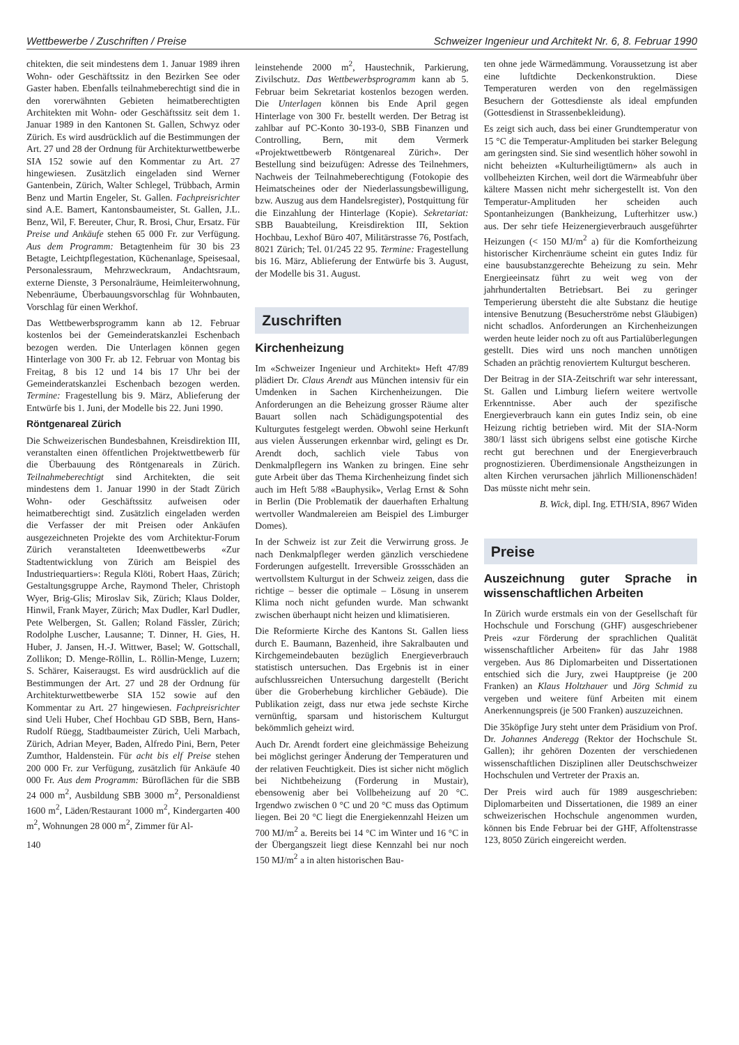Wettbewerbe / Zuschriften / Preise Schweizer Ingenieur und Architekt Nr. 6, 8. Februar 1990
chitekten, die seit mindestens dem 1. Januar 1989 ihren Wohn- oder Geschäftssitz in den Bezirken See oder Gaster haben. Ebenfalls teilnahmeberechtigt sind die in den vorerwähnten Gebieten heimatberechtigten Architekten mit Wohn- oder Geschäftssitz seit dem 1. Januar 1989 in den Kantonen St. Gallen, Schwyz oder Zürich. Es wird ausdrücklich auf die Bestimmungen der Art. 27 und 28 der Ordnung für Architekturwettbewerbe SIA 152 sowie auf den Kommentar zu Art. 27 hingewiesen. Zusätzlich eingeladen sind Werner Gantenbein, Zürich, Walter Schlegel, Trübbach, Armin Benz und Martin Engeler, St. Gallen. Fachpreisrichter sind A.E. Bamert, Kantonsbaumeister, St. Gallen, J.L. Benz, Wil, F. Bereuter, Chur, R. Brosi, Chur, Ersatz. Für Preise und Ankäufe stehen 65 000 Fr. zur Verfügung. Aus dem Programm: Betagtenheim für 30 bis 23 Betagte, Leichtpflegestation, Küchenanlage, Speisesaal, Personalessraum, Mehrzweckraum, Andachtsraum, externe Dienste, 3 Personalräume, Heimleiterwohnung, Nebenräume, Überbauungsvorschlag für Wohnbauten, Vorschlag für einen Werkhof.
Das Wettbewerbsprogramm kann ab 12. Februar kostenlos bei der Gemeinderatskanzlei Eschenbach bezogen werden. Die Unterlagen können gegen Hinterlage von 300 Fr. ab 12. Februar von Montag bis Freitag, 8 bis 12 und 14 bis 17 Uhr bei der Gemeinderatskanzlei Eschenbach bezogen werden. Termine: Fragestellung bis 9. März, Ablieferung der Entwürfe bis 1. Juni, der Modelle bis 22. Juni 1990.
Röntgenareal Zürich
Die Schweizerischen Bundesbahnen, Kreisdirektion III, veranstalten einen öffentlichen Projektwettbewerb für die Überbauung des Röntgenareals in Zürich. Teilnahmeberechtigt sind Architekten, die seit mindestens dem 1. Januar 1990 in der Stadt Zürich Wohn- oder Geschäftssitz aufweisen oder heimatberechtigt sind. Zusätzlich eingeladen werden die Verfasser der mit Preisen oder Ankäufen ausgezeichneten Projekte des vom Architektur-Forum Zürich veranstalteten Ideenwettbewerbs «Zur Stadtentwicklung von Zürich am Beispiel des Industriequartiers»: Regula Klöti, Robert Haas, Zürich; Gestaltungsgruppe Arche, Raymond Theler, Christoph Wyer, Brig-Glis; Miroslav Sik, Zürich; Klaus Dolder, Hinwil, Frank Mayer, Zürich; Max Dudler, Karl Dudler, Pete Welbergen, St. Gallen; Roland Fässler, Zürich; Rodolphe Luscher, Lausanne; T. Dinner, H. Gies, H. Huber, J. Jansen, H.-J. Wittwer, Basel; W. Gottschall, Zollikon; D. Menge-Röllin, L. Röllin-Menge, Luzern; S. Schärer, Kaiseraugst. Es wird ausdrücklich auf die Bestimmungen der Art. 27 und 28 der Ordnung für Architekturwettbewerbe SIA 152 sowie auf den Kommentar zu Art. 27 hingewiesen. Fachpreisrichter sind Ueli Huber, Chef Hochbau GD SBB, Bern, Hans-Rudolf Rüegg, Stadtbaumeister Zürich, Ueli Marbach, Zürich, Adrian Meyer, Baden, Alfredo Pini, Bern, Peter Zumthor, Haldenstein. Für acht bis elf Preise stehen 200 000 Fr. zur Verfügung, zusätzlich für Ankäufe 40 000 Fr. Aus dem Programm: Büroflächen für die SBB 24 000 m<sup>2</sup>, Ausbildung SBB 3000 m<sup>2</sup>, Personaldienst 1600 m<sup>2</sup>, Läden/Restaurant 1000 m<sup>2</sup>, Kindergarten 400 m<sup>2</sup>, Wohnungen 28 000 m<sup>2</sup>, Zimmer für Al-
140
leinstehende 2000 m<sup>2</sup>, Haustechnik, Parkierung, Zivilschutz. Das Wettbewerbsprogramm kann ab 5. Februar beim Sekretariat kostenlos bezogen werden. Die Unterlagen können bis Ende April gegen Hinterlage von 300 Fr. bestellt werden. Der Betrag ist zahlbar auf PC-Konto 30-193-0, SBB Finanzen und Controlling, Bern, mit dem Vermerk «Projektwettbewerb Röntgenareal Zürich». Der Bestellung sind beizufügen: Adresse des Teilnehmers, Nachweis der Teilnahmeberechtigung (Fotokopie des Heimatscheines oder der Niederlassungsbewilligung, bzw. Auszug aus dem Handelsregister), Postquittung für die Einzahlung der Hinterlage (Kopie). Sekretariat: SBB Bauabteilung, Kreisdirektion III, Sektion Hochbau, Lexhof Büro 407, Militärstrasse 76, Postfach, 8021 Zürich; Tel. 01/245 22 95. Termine: Fragestellung bis 16. März, Ablieferung der Entwürfe bis 3. August, der Modelle bis 31. August.
Zuschriften
Kirchenheizung
Im «Schweizer Ingenieur und Architekt» Heft 47/89 plädiert Dr. Claus Arendt aus München intensiv für ein Umdenken in Sachen Kirchenheizungen. Die Anforderungen an die Beheizung grosser Räume alter Bauart sollen nach Schädigungspotential des Kulturgutes festgelegt werden. Obwohl seine Herkunft aus vielen Äusserungen erkennbar wird, gelingt es Dr. Arendt doch, sachlich viele Tabus von Denkmalpflegern ins Wanken zu bringen. Eine sehr gute Arbeit über das Thema Kirchenheizung findet sich auch im Heft 5/88 «Bauphysik», Verlag Ernst & Sohn in Berlin (Die Problematik der dauerhaften Erhaltung wertvoller Wandmalereien am Beispiel des Limburger Domes).
In der Schweiz ist zur Zeit die Verwirrung gross. Je nach Denkmalpfleger werden gänzlich verschiedene Forderungen aufgestellt. Irreversible Grossschäden an wertvollstem Kulturgut in der Schweiz zeigen, dass die richtige – besser die optimale – Lösung in unserem Klima noch nicht gefunden wurde. Man schwankt zwischen überhaupt nicht heizen und klimatisieren.
Die Reformierte Kirche des Kantons St. Gallen liess durch E. Baumann, Bazenheid, ihre Sakralbauten und Kirchgemeindebauten bezüglich Energieverbrauch statistisch untersuchen. Das Ergebnis ist in einer aufschlussreichen Untersuchung dargestellt (Bericht über die Groberhebung kirchlicher Gebäude). Die Publikation zeigt, dass nur etwa jede sechste Kirche vernünftig, sparsam und historischem Kulturgut bekömmlich geheizt wird.
Auch Dr. Arendt fordert eine gleichmässige Beheizung bei möglichst geringer Änderung der Temperaturen und der relativen Feuchtigkeit. Dies ist sicher nicht möglich bei Nichtbeheizung (Forderung in Mustair), ebensowenig aber bei Vollbeheizung auf 20 °C. Irgendwo zwischen 0 °C und 20 °C muss das Optimum liegen. Bei 20 °C liegt die Energiekennzahl Heizen um 700 MJ/m<sup>2</sup> a. Bereits bei 14 °C im Winter und 16 °C in der Übergangszeit liegt diese Kennzahl bei nur noch 150 MJ/m<sup>2</sup> a in alten historischen Bau-
ten ohne jede Wärmedämmung. Voraussetzung ist aber eine luftdichte Deckenkonstruktion. Diese Temperaturen werden von den regelmässigen Besuchern der Gottesdienste als ideal empfunden (Gottesdienst in Strassenbekleidung).
Es zeigt sich auch, dass bei einer Grundtemperatur von 15 °C die Temperatur-Amplituden bei starker Belegung am geringsten sind. Sie sind wesentlich höher sowohl in nicht beheizten «Kulturheiligtümern» als auch in vollbeheizten Kirchen, weil dort die Wärmeabfuhr über kältere Massen nicht mehr sichergestellt ist. Von den Temperatur-Amplituden her scheiden auch Spontanheizungen (Bankheizung, Lufterhitzer usw.) aus. Der sehr tiefe Heizenergieverbrauch ausgeführter Heizungen (< 150 MJ/m<sup>2</sup> a) für die Komfortheizung historischer Kirchenräume scheint ein gutes Indiz für eine bausubstanzgerechte Beheizung zu sein. Mehr Energieeinsatz führt zu weit weg von der jahrhundertalten Betriebsart. Bei zu geringer Temperierung übersteht die alte Substanz die heutige intensive Benutzung (Besucherströme nebst Gläubigen) nicht schadlos. Anforderungen an Kirchenheizungen werden heute leider noch zu oft aus Partialüberlegungen gestellt. Dies wird uns noch manchen unnötigen Schaden an prächtig renoviertem Kulturgut bescheren.
Der Beitrag in der SIA-Zeitschrift war sehr interessant, St. Gallen und Limburg liefern weitere wertvolle Erkenntnisse. Aber auch der spezifische Energieverbrauch kann ein gutes Indiz sein, ob eine Heizung richtig betrieben wird. Mit der SIA-Norm 380/1 lässt sich übrigens selbst eine gotische Kirche recht gut berechnen und der Energieverbrauch prognostizieren. Überdimensionale Angstheizungen in alten Kirchen verursachen jährlich Millionenschäden! Das müsste nicht mehr sein.
B. Wick, dipl. Ing. ETH/SIA, 8967 Widen
Preise
Auszeichnung guter Sprache in wissenschaftlichen Arbeiten
In Zürich wurde erstmals ein von der Gesellschaft für Hochschule und Forschung (GHF) ausgeschriebener Preis «zur Förderung der sprachlichen Qualität wissenschaftlicher Arbeiten» für das Jahr 1988 vergeben. Aus 86 Diplomarbeiten und Dissertationen entschied sich die Jury, zwei Hauptpreise (je 200 Franken) an Klaus Holtzhauer und Jörg Schmid zu vergeben und weitere fünf Arbeiten mit einem Anerkennungspreis (je 500 Franken) auszuzeichnen.
Die 35köpfige Jury steht unter dem Präsidium von Prof. Dr. Johannes Anderegg (Rektor der Hochschule St. Gallen); ihr gehören Dozenten der verschiedenen wissenschaftlichen Disziplinen aller Deutschschweizer Hochschulen und Vertreter der Praxis an.
Der Preis wird auch für 1989 ausgeschrieben: Diplomarbeiten und Dissertationen, die 1989 an einer schweizerischen Hochschule angenommen wurden, können bis Ende Februar bei der GHF, Affoltenstrasse 123, 8050 Zürich eingereicht werden.